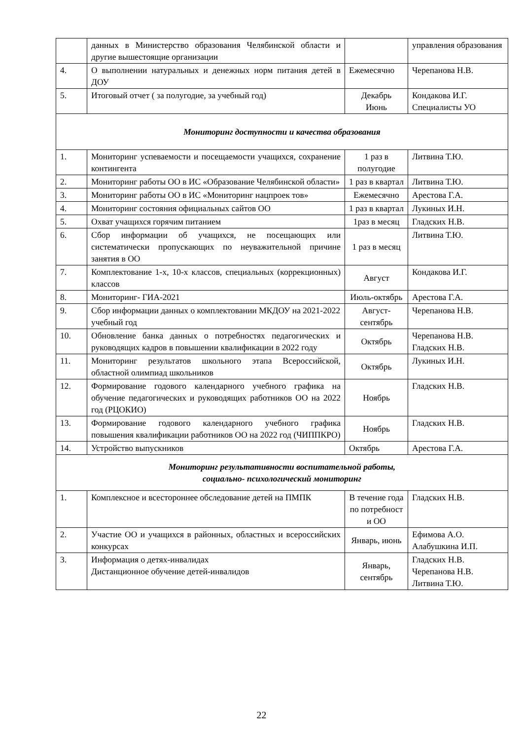| | данных в Министерство образования Челябинской области и другие вышестоящие организации | | управления образования |
| 4. | О выполнении натуральных и денежных норм питания детей в ДОУ | Ежемесячно | Черепанова Н.В. |
| 5. | Итоговый отчет ( за полугодие, за учебный год) | Декабрь Июнь | Кондакова И.Г. Специалисты УО |
| Мониторинг доступности и качества образования | | | |
| 1. | Мониторинг успеваемости и посещаемости учащихся, сохранение контингента | 1 раз в полугодие | Литвина Т.Ю. |
| 2. | Мониторинг работы ОО в ИС «Образование Челябинской области» | 1 раз в квартал | Литвина Т.Ю. |
| 3. | Мониторинг работы ОО в ИС «Мониторинг нацпроек тов» | Ежемесячно | Арестова Г.А. |
| 4. | Мониторинг состояния официальных сайтов ОО | 1 раз в квартал | Лукиных И.Н. |
| 5. | Охват учащихся горячим питанием | 1раз в месяц | Гладских Н.В. |
| 6. | Сбор информации об учащихся, не посещающих или систематически пропускающих по неуважительной причине занятия в ОО | 1 раз в месяц | Литвина Т.Ю. |
| 7. | Комплектование 1-х, 10-х классов, специальных (коррекционных) классов | Август | Кондакова И.Г. |
| 8. | Мониторинг- ГИА-2021 | Июль-октябрь | Арестова Г.А. |
| 9. | Сбор информации данных о комплектовании МКДОУ на 2021-2022 учебный год | Август-сентябрь | Черепанова Н.В. |
| 10. | Обновление банка данных о потребностях педагогических и руководящих кадров в повышении квалификации в 2022 году | Октябрь | Черепанова Н.В. Гладских Н.В. |
| 11. | Мониторинг результатов школьного этапа Всероссийской, областной олимпиад школьников | Октябрь | Лукиных И.Н. |
| 12. | Формирование годового календарного учебного графика на обучение педагогических и руководящих работников ОО на 2022 год (РЦОКИО) | Ноябрь | Гладских Н.В. |
| 13. | Формирование годового календарного учебного графика повышения квалификации работников ОО на 2022 год (ЧИППКРО) | Ноябрь | Гладских Н.В. |
| 14. | Устройство выпускников | Октябрь | Арестова Г.А. |
| Мониторинг результативности воспитательной работы, социально- психологический мониторинг | | | |
| 1. | Комплексное и всестороннее обследование детей на ПМПК | В течение года по потребност и ОО | Гладских Н.В. |
| 2. | Участие ОО и учащихся в районных, областных и всероссийских конкурсах | Январь, июнь | Ефимова А.О. Алабушкина И.П. |
| 3. | Информация о детях-инвалидах Дистанционное обучение детей-инвалидов | Январь, сентябрь | Гладских Н.В. Черепанова Н.В. Литвина Т.Ю. |
22